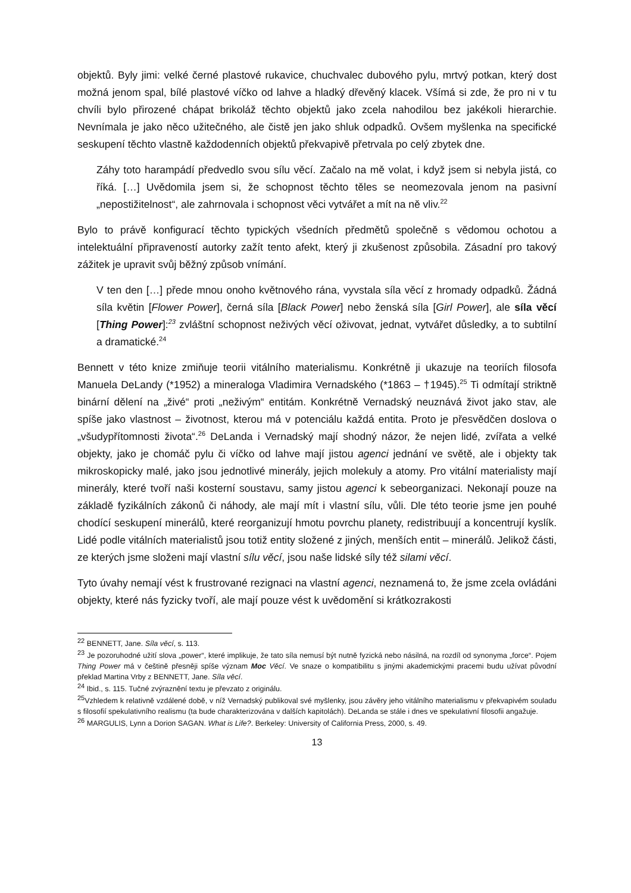objektů. Byly jimi: velké černé plastové rukavice, chuchvalec dubového pylu, mrtvý potkan, který dost možná jenom spal, bílé plastové víčko od lahve a hladký dřevěný klacek. Všímá si zde, že pro ni v tu chvíli bylo přirozené chápat brikoláž těchto objektů jako zcela nahodilou bez jakékoli hierarchie. Nevnímala je jako něco užitečného, ale čistě jen jako shluk odpadků. Ovšem myšlenka na specifické seskupení těchto vlastně každodenních objektů překvapivě přetrvala po celý zbytek dne.
Záhy toto harampádí předvedlo svou sílu věcí. Začalo na mě volat, i když jsem si nebyla jistá, co říká. […] Uvědomila jsem si, že schopnost těchto těles se neomezovala jenom na pasivní „nepostižitelnost“, ale zahrnovala i schopnost věci vytvářet a mít na ně vliv.<sup>22</sup>
Bylo to právě konfigurací těchto typických všedních předmětů společně s vědomou ochotou a intelektuální připraveností autorky zažít tento afekt, který ji zkušenost způsobila. Zásadní pro takový zážitek je upravit svůj běžný způsob vnímání.
V ten den […] přede mnou onoho květnového rána, vyvstala síla věcí z hromady odpadků. Žádná síla květin [Flower Power], černá síla [Black Power] nebo ženská síla [Girl Power], ale síla věcí [Thing Power]:<sup>23</sup> zvláštní schopnost neživých věcí oživovat, jednat, vytvářet důsledky, a to subtilní a dramatické.<sup>24</sup>
Bennett v této knize zmiňuje teorii vitálního materialismu. Konkrétně ji ukazuje na teoriích filosofa Manuela DeLandy (*1952) a mineraloga Vladimira Vernadského (*1863 – †1945).<sup>25</sup> Ti odmítají striktně binární dělení na „živé“ proti „neživým“ entitám. Konkrétně Vernadský neuznává život jako stav, ale spíše jako vlastnost – životnost, kterou má v potenciálu každá entita. Proto je přesvědčen doslova o „všudypřítomnosti života“.<sup>26</sup> DeLanda i Vernadský mají shodný názor, že nejen lidé, zvířata a velké objekty, jako je chomáč pylu či víčko od lahve mají jistou agenci jednání ve světě, ale i objekty tak mikroskopicky malé, jako jsou jednotlivé minerály, jejich molekuly a atomy. Pro vitální materialisty mají minerály, které tvoří naši kosterní soustavu, samy jistou agenci k sebeorganizaci. Nekonají pouze na základě fyzikálních zákonů či náhody, ale mají mít i vlastní sílu, vůli. Dle této teorie jsme jen pouhé chodící seskupení minerálů, které reorganizují hmotu povrchu planety, redistribuují a koncentrují kyslík. Lidé podle vitálních materialistů jsou totiž entity složené z jiných, menších entit – minerálů. Jelikož části, ze kterých jsme složeni mají vlastní sílu věcí, jsou naše lidské síly též silami věcí.
Tyto úvahy nemají vést k frustrované rezignaci na vlastní agenci, neznamená to, že jsme zcela ovládáni objekty, které nás fyzicky tvoří, ale mají pouze vést k uvědomění si krátkozrakosti
<sup>22</sup> BENNETT, Jane. Síla věcí, s. 113.
<sup>23</sup> Je pozoruhodné užití slova „power“, které implikuje, že tato síla nemusí být nutně fyzická nebo násilná, na rozdíl od synonyma „force“. Pojem Thing Power má v češtině přesněji spíše význam Moc Věcí. Ve snaze o kompatibilitu s jinými akademickými pracemi budu užívat původní překlad Martina Vrby z BENNETT, Jane. Síla věcí.
<sup>24</sup> Ibid., s. 115. Tučné zvýraznění textu je převzato z originálu.
<sup>25</sup> Vzhledem k relativně vzdálené době, v níž Vernadský publikoval své myšlenky, jsou závěry jeho vitálního materialismu v překvapivém souladu s filosofií spekulativního realismu (ta bude charakterizována v dalších kapitolách). DeLanda se stále i dnes ve spekulativní filosofii angažuje.
<sup>26</sup> MARGULIS, Lynn a Dorion SAGAN. What is Life?. Berkeley: University of California Press, 2000, s. 49.
13